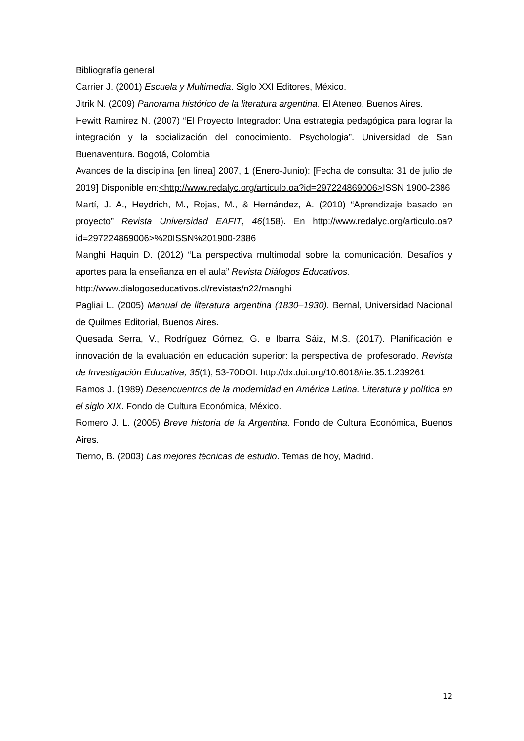Bibliografía general
Carrier J. (2001) Escuela y Multimedia. Siglo XXI Editores, México.
Jitrik N. (2009) Panorama histórico de la literatura argentina. El Ateneo, Buenos Aires.
Hewitt Ramirez N. (2007) “El Proyecto Integrador: Una estrategia pedagógica para lograr la integración y la socialización del conocimiento. Psychologia”. Universidad de San Buenaventura. Bogotá, Colombia
Avances de la disciplina [en línea] 2007, 1 (Enero-Junio): [Fecha de consulta: 31 de julio de 2019] Disponible en:<http://www.redalyc.org/articulo.oa?id=297224869006>ISSN 1900-2386
Martí, J. A., Heydrich, M., Rojas, M., & Hernández, A. (2010) “Aprendizaje basado en proyecto” Revista Universidad EAFIT, 46(158). En http://www.redalyc.org/articulo.oa?id=297224869006>%20ISSN%201900-2386
Manghi Haquin D. (2012) “La perspectiva multimodal sobre la comunicación. Desafíos y aportes para la enseñanza en el aula” Revista Diálogos Educativos.
http://www.dialogoseducativos.cl/revistas/n22/manghi
Pagliai L. (2005) Manual de literatura argentina (1830–1930). Bernal, Universidad Nacional de Quilmes Editorial, Buenos Aires.
Quesada Serra, V., Rodríguez Gómez, G. e Ibarra Sáiz, M.S. (2017). Planificación e innovación de la evaluación en educación superior: la perspectiva del profesorado. Revista de Investigación Educativa, 35(1), 53-70DOI: http://dx.doi.org/10.6018/rie.35.1.239261
Ramos J. (1989) Desencuentros de la modernidad en América Latina. Literatura y política en el siglo XIX. Fondo de Cultura Económica, México.
Romero J. L. (2005) Breve historia de la Argentina. Fondo de Cultura Económica, Buenos Aires.
Tierno, B. (2003) Las mejores técnicas de estudio. Temas de hoy, Madrid.
12